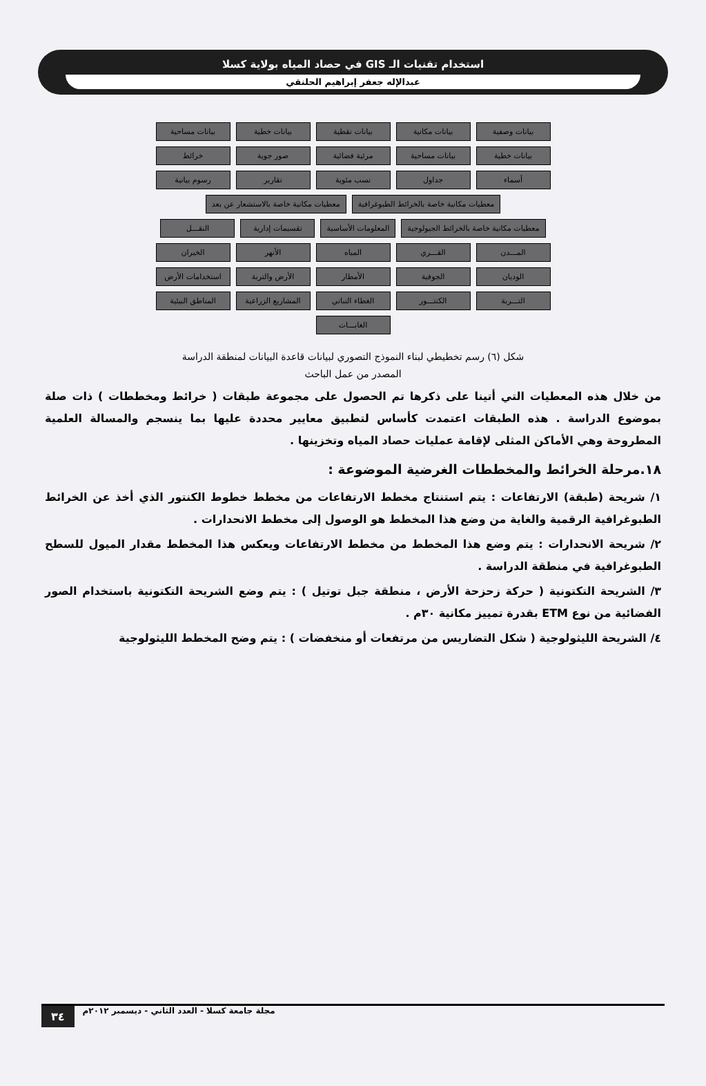استخدام تقنيات الـ GIS في حصاد المياه بولاية كسلا
عبدالإله جعفر إبراهيم الحلنقي
بيانات وصفية
بيانات مكانية
بيانات نقطية
بيانات خطية
بيانات مساحية
بيانات خطية
بيانات مساحية
مرئية فضائية
صور جوية
خرائط
أسماء
جداول
نسب مئوية
تقارير
رسوم بيانية
معطيات مكانية خاصة بالخرائط الطبوغرافية
معطيات مكانية خاصة بالاستشعار عن بعد
معطيات مكانية خاصة بالخرائط الجيولوجية
المعلومات الأساسية
تقسيمات إدارية
النقـــل
المـــدن
القـــري
المياه
الأنهر
الخيران
الوديان
الجوفية
الأمطار
الأرض والتربة
استخدامات الأرض
التـــربة
الكنتـــور
الغطاء النباتي
المشاريع الزراعية
المناطق البيئية
الغابـــات
شكل (٦) رسم تخطيطي لبناء النموذج التصوري لبيانات قاعدة البيانات لمنطقة الدراسة
المصدر من عمل الباحث
من خلال هذه المعطيات التي أتينا على ذكرها تم الحصول على مجموعة طبقات ( خرائط ومخططات ) ذات صلة بموضوع الدراسة . هذه الطبقات اعتمدت كأساس لتطبيق معايير محددة عليها بما ينسجم والمسالة العلمية المطروحة وهي الأماكن المثلى لإقامة عمليات حصاد المياه وتخزينها .
١٨.مرحلة الخرائط والمخططات الغرضية الموضوعة :
١/ شريحة (طبقة) الارتفاعات : يتم استنتاج مخطط الارتفاعات من مخطط خطوط الكنتور الذي أخذ عن الخرائط الطبوغرافية الرقمية والغاية من وضع هذا المخطط هو الوصول إلى مخطط الانحدارات .
٢/ شريحة الانحدارات : يتم وضع هذا المخطط من مخطط الارتفاعات ويعكس هذا المخطط مقدار الميول للسطح الطبوغرافية في منطقة الدراسة .
٣/ الشريحة التكتونية ( حركة زحزحة الأرض ، منطقة جبل توتيل ) : يتم وضع الشريحة التكتونية باستخدام الصور الفضائية من نوع ETM بقدرة تمييز مكانية ٣٠م .
٤/ الشريحة الليثولوجية ( شكل التضاريس من مرتفعات أو منخفضات ) : يتم وضح المخطط الليثولوجية
٣٤ مجلة جامعة كسلا - العدد الثاني - ديسمبر ٢٠١٢م